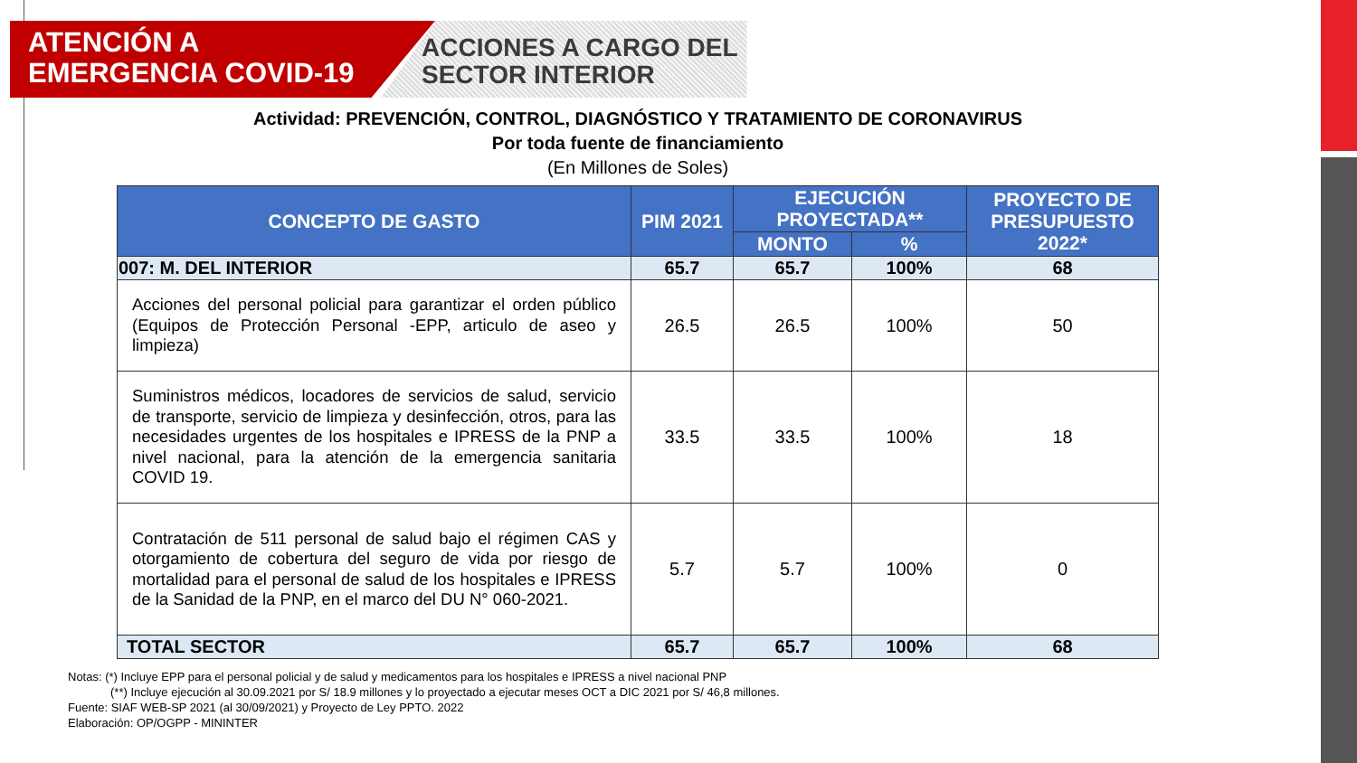ATENCIÓN A
EMERGENCIA COVID-19
ACCIONES A CARGO DEL
SECTOR INTERIOR
Actividad: PREVENCIÓN, CONTROL, DIAGNÓSTICO Y TRATAMIENTO DE CORONAVIRUS
Por toda fuente de financiamiento
(En Millones de Soles)
| CONCEPTO DE GASTO | PIM 2021 | EJECUCIÓN PROYECTADA** | | PROYECTO DE PRESUPUESTO 2022* |
| --- | --- | --- | --- | --- |
| | | MONTO | % | |
| 007: M. DEL INTERIOR | 65.7 | 65.7 | 100% | 68 |
| Acciones del personal policial para garantizar el orden público (Equipos de Protección Personal -EPP, articulo de aseo y limpieza) | 26.5 | 26.5 | 100% | 50 |
| Suministros médicos, locadores de servicios de salud, servicio de transporte, servicio de limpieza y desinfección, otros, para las necesidades urgentes de los hospitales e IPRESS de la PNP a nivel nacional, para la atención de la emergencia sanitaria COVID 19. | 33.5 | 33.5 | 100% | 18 |
| Contratación de 511 personal de salud bajo el régimen CAS y otorgamiento de cobertura del seguro de vida por riesgo de mortalidad para el personal de salud de los hospitales e IPRESS de la Sanidad de la PNP, en el marco del DU N° 060-2021. | 5.7 | 5.7 | 100% | 0 |
| TOTAL SECTOR | 65.7 | 65.7 | 100% | 68 |
Notas: (*) Incluye EPP para el personal policial y de salud y medicamentos para los hospitales e IPRESS a nivel nacional PNP
(**) Incluye ejecución al 30.09.2021 por S/ 18.9 millones y lo proyectado a ejecutar meses OCT a DIC 2021 por S/ 46,8 millones.
Fuente: SIAF WEB-SP 2021 (al 30/09/2021) y Proyecto de Ley PPTO. 2022
Elaboración: OP/OGPP - MININTER